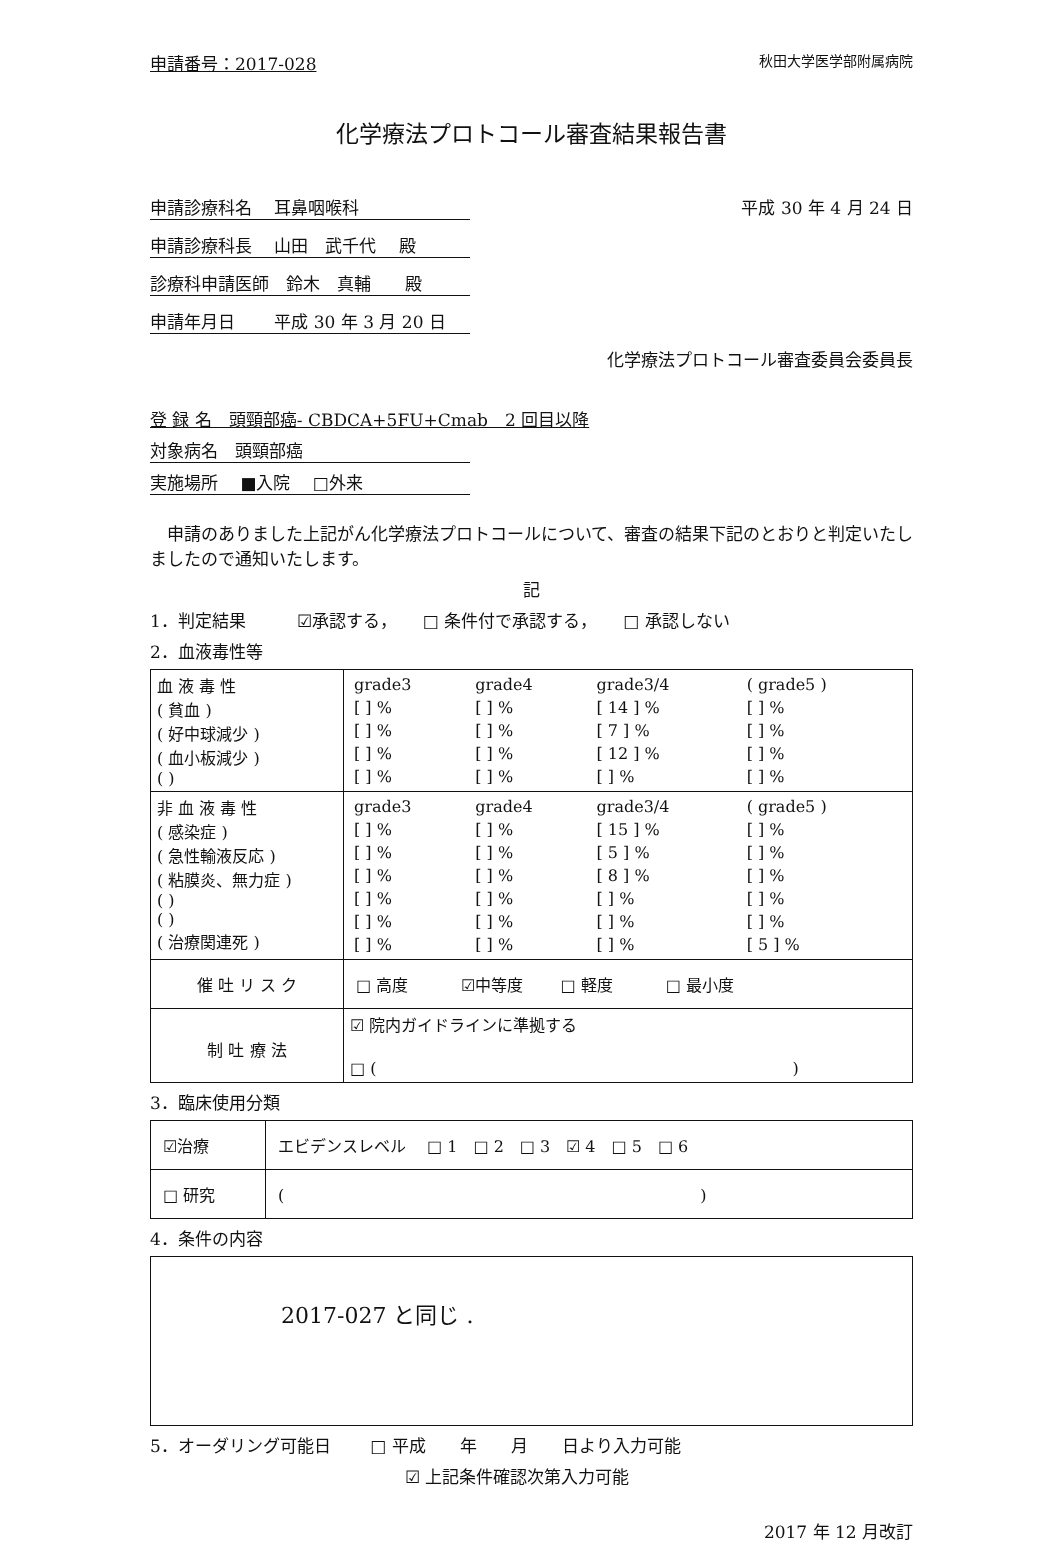申請番号：2017-028 秋田大学医学部附属病院
化学療法プロトコール審査結果報告書
申請診療科名　 耳鼻咽喉科 平成 30 年 4 月 24 日
申請診療科長　 山田　武千代　 殿
診療科申請医師　鈴木　真輔　　殿
申請年月日　　 平成 30 年 3 月 20 日
化学療法プロトコール審査委員会委員長
登 録 名　頭頸部癌- CBDCA+5FU+Cmab　2 回目以降
対象病名　頭頸部癌
実施場所　 ■入院　 □外来
　申請のありました上記がん化学療法プロトコールについて、審査の結果下記のとおりと判定いたしましたので通知いたします。
記
1．判定結果　　　☑承認する，　　□ 条件付で承認する，　　□ 承認しない
2．血液毒性等
| 血 液 毒 性 ( 貧血 ) ( 好中球減少 ) ( 血小板減少 ) ( ) | / grade3 / grade4 / grade3/4 / ( grade5 ) / / [ ] % / [ ] % / [ 14 ] % / [ ] % / / [ ] % / [ ] % / [ 7 ] % / [ ] % / / [ ] % / [ ] % / [ 12 ] % / [ ] % / / [ ] % / [ ] % / [ ] % / [ ] % / |
| 非 血 液 毒 性 ( 感染症 ) ( 急性輸液反応 ) ( 粘膜炎、無力症 ) ( ) ( ) ( 治療関連死 ) | / grade3 / grade4 / grade3/4 / ( grade5 ) / / [ ] % / [ ] % / [ 15 ] % / [ ] % / / [ ] % / [ ] % / [ 5 ] % / [ ] % / / [ ] % / [ ] % / [ 8 ] % / [ ] % / / [ ] % / [ ] % / [ ] % / [ ] % / / [ ] % / [ ] % / [ ] % / [ ] % / / [ ] % / [ ] % / [ ] % / [ 5 ] % / |
| 催 吐 リ ス ク | □ 高度 ☑中等度 □ 軽度 □ 最小度 |
| 制 吐 療 法 | ☑ 院内ガイドラインに準拠する □ ( ) |
3．臨床使用分類
| ☑治療 | エビデンスレベル □ 1 □ 2 □ 3 ☑ 4 □ 5 □ 6 |
| □ 研究 | ( ) |
4．条件の内容
2017-027 と同じ .
5．オーダリング可能日　　 □ 平成　　年　　月　　日より入力可能
☑ 上記条件確認次第入力可能
2017 年 12 月改訂